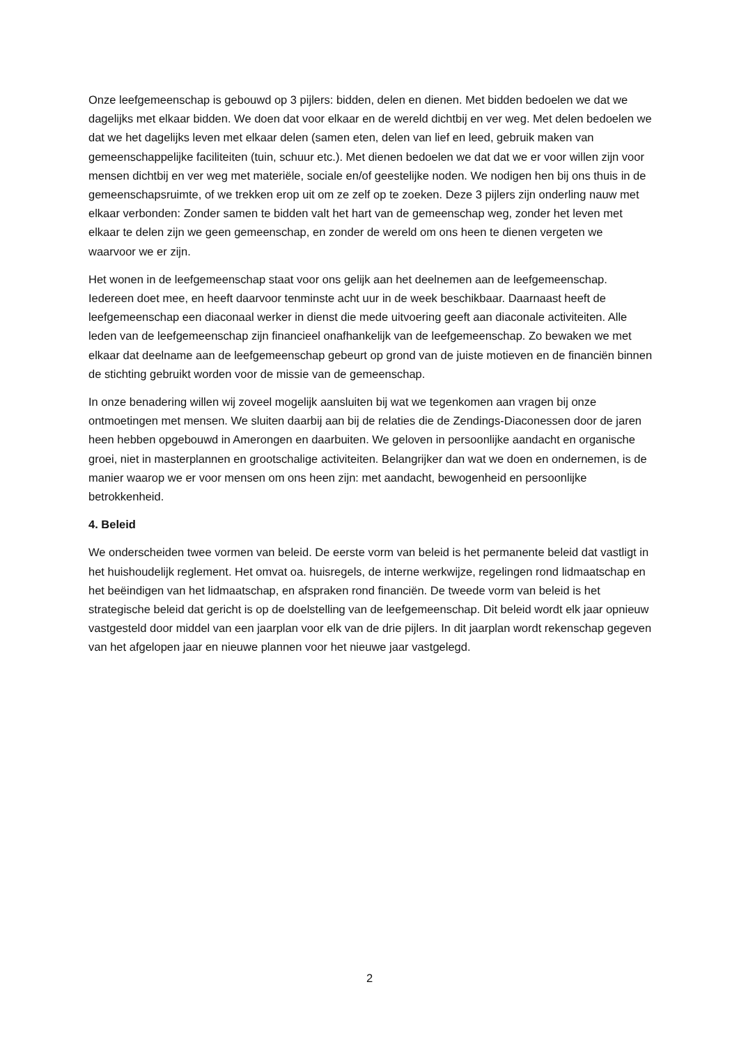Onze leefgemeenschap is gebouwd op 3 pijlers: bidden, delen en dienen. Met bidden bedoelen we dat we dagelijks met elkaar bidden. We doen dat voor elkaar en de wereld dichtbij en ver weg. Met delen bedoelen we dat we het dagelijks leven met elkaar delen (samen eten, delen van lief en leed, gebruik maken van gemeenschappelijke faciliteiten (tuin, schuur etc.). Met dienen bedoelen we dat dat we er voor willen zijn voor mensen dichtbij en ver weg met materiële, sociale en/of geestelijke noden. We nodigen hen bij ons thuis in de gemeenschapsruimte, of we trekken erop uit om ze zelf op te zoeken. Deze 3 pijlers zijn onderling nauw met elkaar verbonden: Zonder samen te bidden valt het hart van de gemeenschap weg, zonder het leven met elkaar te delen zijn we geen gemeenschap, en zonder de wereld om ons heen te dienen vergeten we waarvoor we er zijn.
Het wonen in de leefgemeenschap staat voor ons gelijk aan het deelnemen aan de leefgemeenschap. Iedereen doet mee, en heeft daarvoor tenminste acht uur in de week beschikbaar. Daarnaast heeft de leefgemeenschap een diaconaal werker in dienst die mede uitvoering geeft aan diaconale activiteiten. Alle leden van de leefgemeenschap zijn financieel onafhankelijk van de leefgemeenschap. Zo bewaken we met elkaar dat deelname aan de leefgemeenschap gebeurt op grond van de juiste motieven en de financiën binnen de stichting gebruikt worden voor de missie van de gemeenschap.
In onze benadering willen wij zoveel mogelijk aansluiten bij wat we tegenkomen aan vragen bij onze ontmoetingen met mensen. We sluiten daarbij aan bij de relaties die de Zendings-Diaconessen door de jaren heen hebben opgebouwd in Amerongen en daarbuiten. We geloven in persoonlijke aandacht en organische groei, niet in masterplannen en grootschalige activiteiten. Belangrijker dan wat we doen en ondernemen, is de manier waarop we er voor mensen om ons heen zijn: met aandacht, bewogenheid en persoonlijke betrokkenheid.
4. Beleid
We onderscheiden twee vormen van beleid. De eerste vorm van beleid is het permanente beleid dat vastligt in het huishoudelijk reglement. Het omvat oa. huisregels, de interne werkwijze, regelingen rond lidmaatschap en het beëindigen van het lidmaatschap, en afspraken rond financiën. De tweede vorm van beleid is het strategische beleid dat gericht is op de doelstelling van de leefgemeenschap. Dit beleid wordt elk jaar opnieuw vastgesteld door middel van een jaarplan voor elk van de drie pijlers. In dit jaarplan wordt rekenschap gegeven van het afgelopen jaar en nieuwe plannen voor het nieuwe jaar vastgelegd.
2